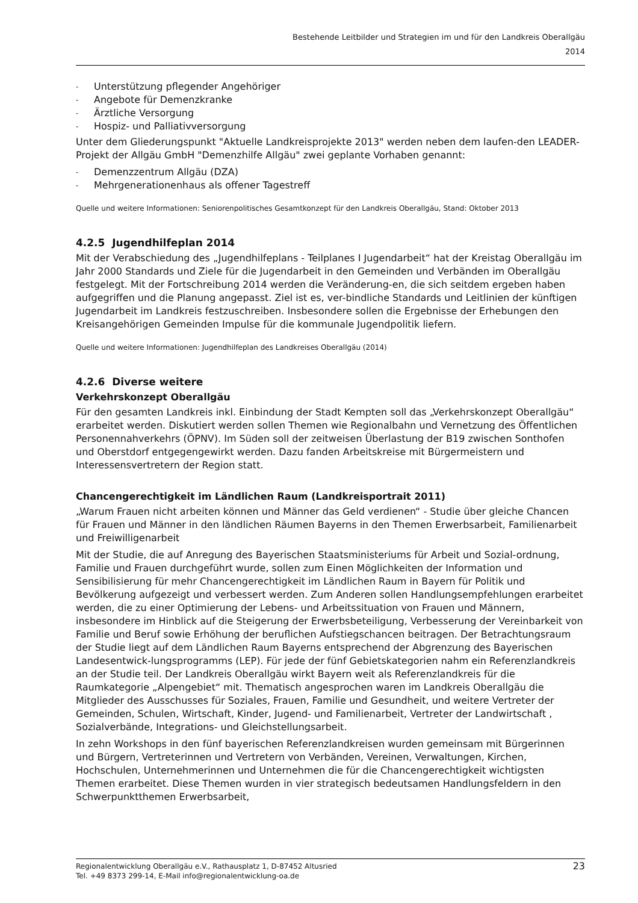Bestehende Leitbilder und Strategien im und für den Landkreis Oberallgäu
2014
- Unterstützung pflegender Angehöriger
- Angebote für Demenzkranke
- Ärztliche Versorgung
- Hospiz- und Palliativversorgung
Unter dem Gliederungspunkt "Aktuelle Landkreisprojekte 2013" werden neben dem laufen-den LEADER-Projekt der Allgäu GmbH "Demenzhilfe Allgäu" zwei geplante Vorhaben genannt:
- Demenzzentrum Allgäu (DZA)
- Mehrgenerationenhaus als offener Tagestreff
Quelle und weitere Informationen: Seniorenpolitisches Gesamtkonzept für den Landkreis Oberallgäu, Stand: Oktober 2013
4.2.5 Jugendhilfeplan 2014
Mit der Verabschiedung des „Jugendhilfeplans - Teilplanes I Jugendarbeit“ hat der Kreistag Oberallgäu im Jahr 2000 Standards und Ziele für die Jugendarbeit in den Gemeinden und Verbänden im Oberallgäu festgelegt. Mit der Fortschreibung 2014 werden die Veränderung-en, die sich seitdem ergeben haben aufgegriffen und die Planung angepasst. Ziel ist es, ver-bindliche Standards und Leitlinien der künftigen Jugendarbeit im Landkreis festzuschreiben. Insbesondere sollen die Ergebnisse der Erhebungen den Kreisangehörigen Gemeinden Impulse für die kommunale Jugendpolitik liefern.
Quelle und weitere Informationen: Jugendhilfeplan des Landkreises Oberallgäu (2014)
4.2.6 Diverse weitere
Verkehrskonzept Oberallgäu
Für den gesamten Landkreis inkl. Einbindung der Stadt Kempten soll das „Verkehrskonzept Oberallgäu“ erarbeitet werden. Diskutiert werden sollen Themen wie Regionalbahn und Vernetzung des Öffentlichen Personennahverkehrs (ÖPNV). Im Süden soll der zeitweisen Überlastung der B19 zwischen Sonthofen und Oberstdorf entgegengewirkt werden. Dazu fanden Arbeitskreise mit Bürgermeistern und Interessensvertretern der Region statt.
Chancengerechtigkeit im Ländlichen Raum (Landkreisportrait 2011)
„Warum Frauen nicht arbeiten können und Männer das Geld verdienen“ - Studie über gleiche Chancen für Frauen und Männer in den ländlichen Räumen Bayerns in den Themen Erwerbsarbeit, Familienarbeit und Freiwilligenarbeit
Mit der Studie, die auf Anregung des Bayerischen Staatsministeriums für Arbeit und Sozial-ordnung, Familie und Frauen durchgeführt wurde, sollen zum Einen Möglichkeiten der Information und Sensibilisierung für mehr Chancengerechtigkeit im Ländlichen Raum in Bayern für Politik und Bevölkerung aufgezeigt und verbessert werden. Zum Anderen sollen Handlungsempfehlungen erarbeitet werden, die zu einer Optimierung der Lebens- und Arbeitssituation von Frauen und Männern, insbesondere im Hinblick auf die Steigerung der Erwerbsbeteiligung, Verbesserung der Vereinbarkeit von Familie und Beruf sowie Erhöhung der beruflichen Aufstiegschancen beitragen. Der Betrachtungsraum der Studie liegt auf dem Ländlichen Raum Bayerns entsprechend der Abgrenzung des Bayerischen Landesentwick-lungsprogramms (LEP). Für jede der fünf Gebietskategorien nahm ein Referenzlandkreis an der Studie teil. Der Landkreis Oberallgäu wirkt Bayern weit als Referenzlandkreis für die Raumkategorie „Alpengebiet“ mit. Thematisch angesprochen waren im Landkreis Oberallgäu die Mitglieder des Ausschusses für Soziales, Frauen, Familie und Gesundheit, und weitere Vertreter der Gemeinden, Schulen, Wirtschaft, Kinder, Jugend- und Familienarbeit, Vertreter der Landwirtschaft , Sozialverbände, Integrations- und Gleichstellungsarbeit.
In zehn Workshops in den fünf bayerischen Referenzlandkreisen wurden gemeinsam mit Bürgerinnen und Bürgern, Vertreterinnen und Vertretern von Verbänden, Vereinen, Verwaltungen, Kirchen, Hochschulen, Unternehmerinnen und Unternehmen die für die Chancengerechtigkeit wichtigsten Themen erarbeitet. Diese Themen wurden in vier strategisch bedeutsamen Handlungsfeldern in den Schwerpunktthemen Erwerbsarbeit,
Regionalentwicklung Oberallgäu e.V., Rathausplatz 1, D-87452 Altusried
Tel. +49 8373 299-14, E-Mail info@regionalentwicklung-oa.de
23